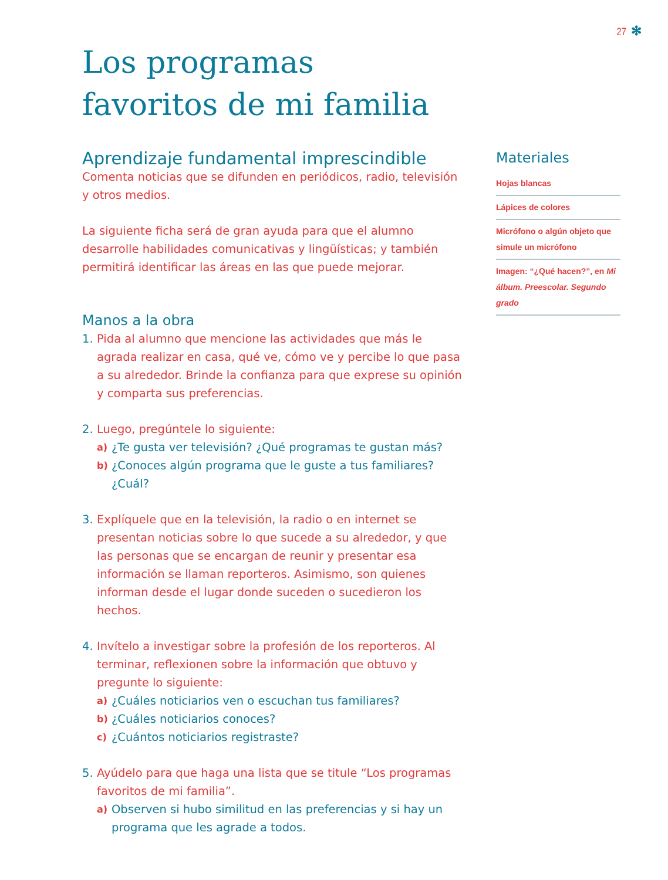27 ✻
Los programas
favoritos de mi familia
Aprendizaje fundamental imprescindible
Comenta noticias que se difunden en periódicos, radio, televisión y otros medios.
La siguiente ficha será de gran ayuda para que el alumno desarrolle habilidades comunicativas y lingüísticas; y también permitirá identificar las áreas en las que puede mejorar.
Manos a la obra
1. Pida al alumno que mencione las actividades que más le agrada realizar en casa, qué ve, cómo ve y percibe lo que pasa a su alrededor. Brinde la confianza para que exprese su opinión y comparta sus preferencias.
2. Luego, pregúntele lo siguiente:
a) ¿Te gusta ver televisión? ¿Qué programas te gustan más?
b) ¿Conoces algún programa que le guste a tus familiares? ¿Cuál?
3. Explíquele que en la televisión, la radio o en internet se presentan noticias sobre lo que sucede a su alrededor, y que las personas que se encargan de reunir y presentar esa información se llaman reporteros. Asimismo, son quienes informan desde el lugar donde suceden o sucedieron los hechos.
4. Invítelo a investigar sobre la profesión de los reporteros. Al terminar, reflexionen sobre la información que obtuvo y pregunte lo siguiente:
a) ¿Cuáles noticiarios ven o escuchan tus familiares?
b) ¿Cuáles noticiarios conoces?
c) ¿Cuántos noticiarios registraste?
5. Ayúdelo para que haga una lista que se titule “Los programas favoritos de mi familia”.
a) Observen si hubo similitud en las preferencias y si hay un programa que les agrade a todos.
Materiales
Hojas blancas
Lápices de colores
Micrófono o algún objeto que simule un micrófono
Imagen: “¿Qué hacen?”, en Mi álbum. Preescolar. Segundo grado